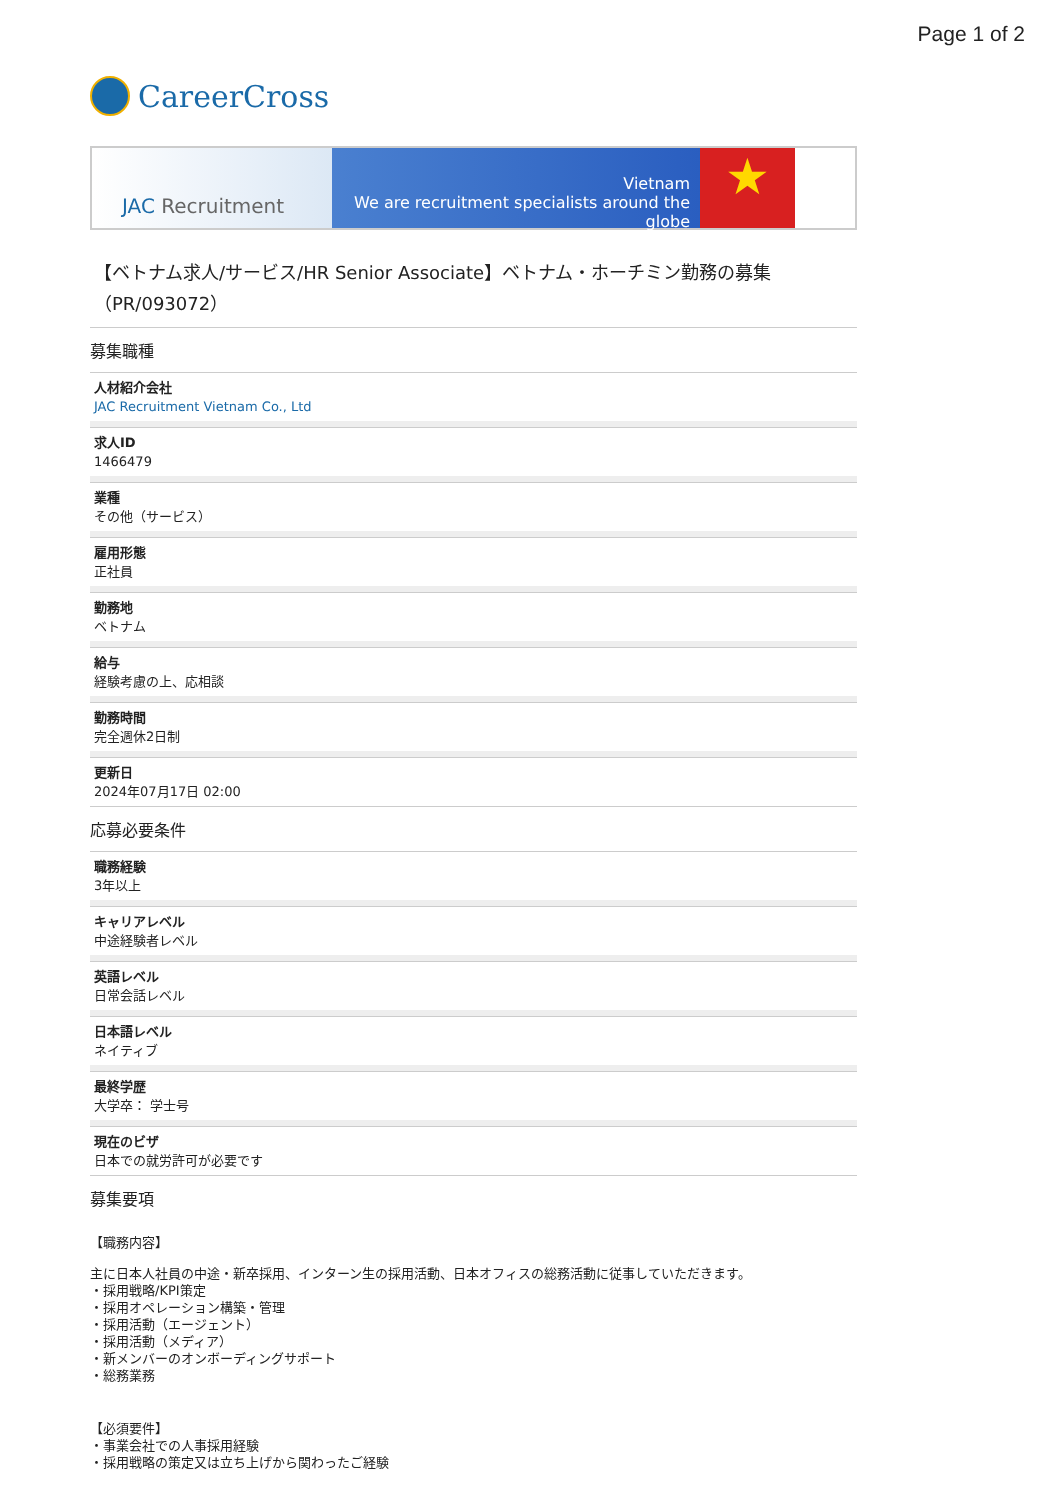Page 1 of 2
CareerCross
JAC Recruitment
Vietnam
We are recruitment specialists around the globe
★
【ベトナム求人/サービス/HR Senior Associate】ベトナム・ホーチミン勤務の募集（PR/093072）
募集職種
人材紹介会社
JAC Recruitment Vietnam Co., Ltd
求人ID
1466479
業種
その他（サービス）
雇用形態
正社員
勤務地
ベトナム
給与
経験考慮の上、応相談
勤務時間
完全週休2日制
更新日
2024年07月17日 02:00
応募必要条件
職務経験
3年以上
キャリアレベル
中途経験者レベル
英語レベル
日常会話レベル
日本語レベル
ネイティブ
最終学歴
大学卒： 学士号
現在のビザ
日本での就労許可が必要です
募集要項
【職務内容】
主に日本人社員の中途・新卒採用、インターン生の採用活動、日本オフィスの総務活動に従事していただきます。
・採用戦略/KPI策定
・採用オペレーション構築・管理
・採用活動（エージェント）
・採用活動（メディア）
・新メンバーのオンボーディングサポート
・総務業務
【必須要件】
・事業会社での人事採用経験
・採用戦略の策定又は立ち上げから関わったご経験